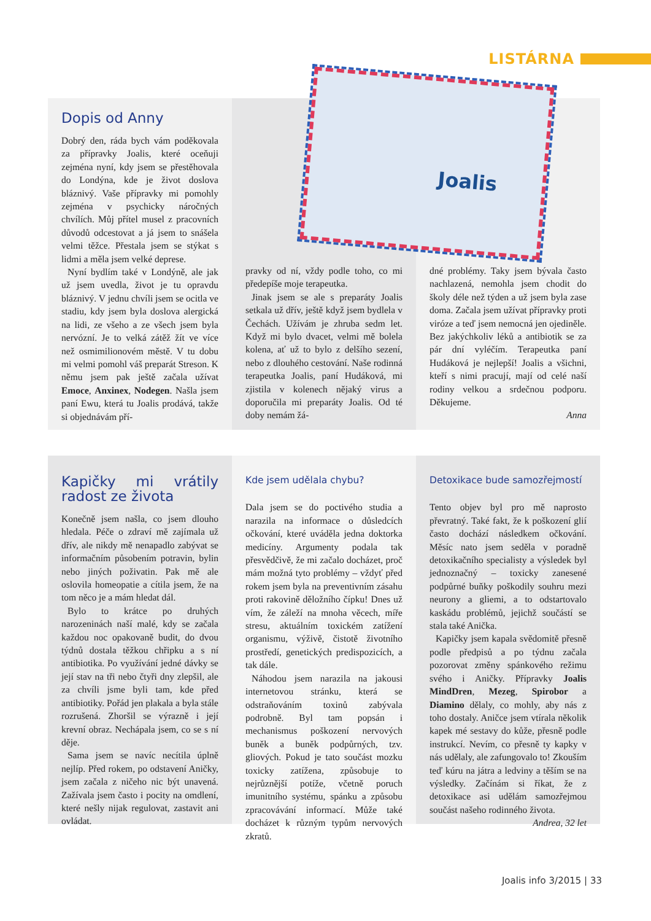LISTÁRNA
Dopis od Anny
Dobrý den, ráda bych vám poděkovala za přípravky Joalis, které oceňuji zejména nyní, kdy jsem se přestěhovala do Londýna, kde je život doslova bláznivý. Vaše přípravky mi pomohly zejména v psychicky náročných chvílích. Můj přítel musel z pracovních důvodů odcestovat a já jsem to snášela velmi těžce. Přestala jsem se stýkat s lidmi a měla jsem velké deprese.
Nyní bydlím také v Londýně, ale jak už jsem uvedla, život je tu opravdu bláznivý. V jednu chvíli jsem se ocitla ve stadiu, kdy jsem byla doslova alergická na lidi, ze všeho a ze všech jsem byla nervózní. Je to velká zátěž žít ve více než osmimilionovém městě. V tu dobu mi velmi pomohl váš preparát Streson. K němu jsem pak ještě začala užívat Emoce, Anxinex, Nodegen. Našla jsem paní Ewu, která tu Joalis prodává, takže si objednávám pří-
pravky od ní, vždy podle toho, co mi předepíše moje terapeutka.
Jinak jsem se ale s preparáty Joalis setkala už dřív, ještě když jsem bydlela v Čechách. Užívám je zhruba sedm let. Když mi bylo dvacet, velmi mě bolela kolena, ať už to bylo z delšího sezení, nebo z dlouhého cestování. Naše rodinná terapeutka Joalis, paní Hudáková, mi zjistila v kolenech nějaký virus a doporučila mi preparáty Joalis. Od té doby nemám žá-
dné problémy. Taky jsem bývala často nachlazená, nemohla jsem chodit do školy déle než týden a už jsem byla zase doma. Začala jsem užívat přípravky proti viróze a teď jsem nemocná jen ojediněle. Bez jakýchkoliv léků a antibiotik se za pár dní vyléčím. Terapeutka paní Hudáková je nejlepší! Joalis a všichni, kteří s nimi pracují, mají od celé naší rodiny velkou a srdečnou podporu. Děkujeme.
Anna
Joalis
Kapičky mi vrátily radost ze života
Konečně jsem našla, co jsem dlouho hledala. Péče o zdraví mě zajímala už dřív, ale nikdy mě nenapadlo zabývat se informačním působením potravin, bylin nebo jiných poživatin. Pak mě ale oslovila homeopatie a cítila jsem, že na tom něco je a mám hledat dál.
Bylo to krátce po druhých narozeninách naší malé, kdy se začala každou noc opakovaně budit, do dvou týdnů dostala těžkou chřipku a s ní antibiotika. Po využívání jedné dávky se její stav na tři nebo čtyři dny zlepšil, ale za chvíli jsme byli tam, kde před antibiotiky. Pořád jen plakala a byla stále rozrušená. Zhoršil se výrazně i její krevní obraz. Nechápala jsem, co se s ní děje.
Sama jsem se navíc necítila úplně nejlíp. Před rokem, po odstavení Aničky, jsem začala z ničeho nic být unavená. Zažívala jsem často i pocity na omdlení, které nešly nijak regulovat, zastavit ani ovládat.
Kde jsem udělala chybu?
Dala jsem se do poctivého studia a narazila na informace o důsledcích očkování, které uváděla jedna doktorka medicíny. Argumenty podala tak přesvědčivě, že mi začalo docházet, proč mám možná tyto problémy – vždyť před rokem jsem byla na preventivním zásahu proti rakovině děložního čípku! Dnes už vím, že záleží na mnoha věcech, míře stresu, aktuálním toxickém zatížení organismu, výživě, čistotě životního prostředí, genetických predispozicích, a tak dále.
Náhodou jsem narazila na jakousi internetovou stránku, která se odstraňováním toxinů zabývala podrobně. Byl tam popsán i mechanismus poškození nervových buněk a buněk podpůrných, tzv. gliových. Pokud je tato součást mozku toxicky zatížena, způsobuje to nejrůznější potíže, včetně poruch imunitního systému, spánku a způsobu zpracovávání informací. Může také docházet k různým typům nervových zkratů.
Detoxikace bude samozřejmostí
Tento objev byl pro mě naprosto převratný. Také fakt, že k poškození glií často dochází následkem očkování. Měsíc nato jsem seděla v poradně detoxikačního specialisty a výsledek byl jednoznačný – toxicky zanesené podpůrné buňky poškodily souhru mezi neurony a gliemi, a to odstartovalo kaskádu problémů, jejichž součástí se stala také Anička.
Kapičky jsem kapala svědomitě přesně podle předpisů a po týdnu začala pozorovat změny spánkového režimu svého i Aničky. Přípravky Joalis MindDren, Mezeg, Spirobor a Diamino dělaly, co mohly, aby nás z toho dostaly. Aničce jsem vtírala několik kapek mé sestavy do kůže, přesně podle instrukcí. Nevím, co přesně ty kapky v nás udělaly, ale zafungovalo to! Zkouším teď kúru na játra a ledviny a těším se na výsledky. Začínám si říkat, že z detoxikace asi udělám samozřejmou součást našeho rodinného života.
Andrea, 32 let
Joalis info 3/2015 | 33